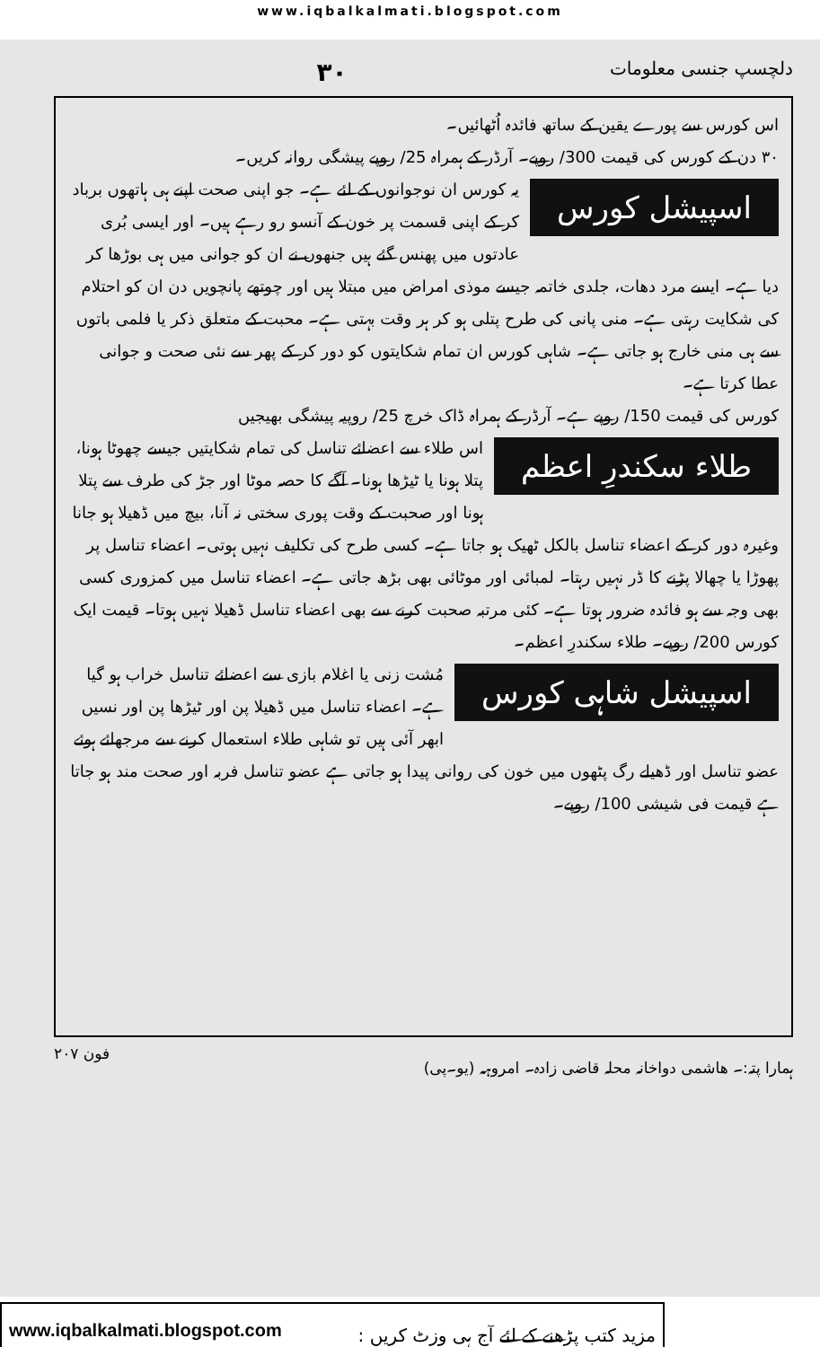www.iqbalkalmati.blogspot.com
دلچسپ جنسی معلومات ۳۰
اس کورس سے پورے یقین کے ساتھ فائدہ اُٹھائیں۔
۳۰ دن کے کورس کی قیمت 300/ روپے۔ آرڈر کے ہمراہ 25/ روپے پیشگی روانہ کریں۔
اسپیشل کورس
یہ کورس ان نوجوانوں کے لئے ہے۔ جو اپنی صحت اپنے ہی ہاتھوں برباد کر کے اپنی قسمت پر خون کے آنسو رو رہے ہیں۔ اور ایسی بُری عادتوں میں پھنس گئے ہیں جنھوں نے ان کو جوانی میں ہی بوڑھا کر دیا ہے۔ ایسے مرد دھات، جلدی خاتمہ جیسے موذی امراض میں مبتلا ہیں اور چوتھے پانچویں دن ان کو احتلام کی شکایت رہتی ہے۔ منی پانی کی طرح پتلی ہو کر ہر وقت بہتی ہے۔ محبت کے متعلق ذکر یا فلمی باتوں سے ہی منی خارج ہو جاتی ہے۔ شاہی کورس ان تمام شکایتوں کو دور کر کے پھر سے نئی صحت و جوانی عطا کرتا ہے۔
کورس کی قیمت 150/ روپے ہے۔ آرڈر کے ہمراہ ڈاک خرچ 25/ روپیہ پیشگی بھیجیں
طلاء سکندرِ اعظم
اس طلاء سے اعضائے تناسل کی تمام شکایتیں جیسے چھوٹا ہونا، پتلا ہونا یا ٹیڑھا ہونا۔ آگے کا حصہ موٹا اور جڑ کی طرف سے پتلا ہونا اور صحبت کے وقت پوری سختی نہ آنا، بیچ میں ڈھیلا ہو جانا وغیرہ دور کر کے اعضاء تناسل بالکل ٹھیک ہو جاتا ہے۔ کسی طرح کی تکلیف نہیں ہوتی۔ اعضاء تناسل پر پھوڑا یا چھالا پڑنے کا ڈر نہیں رہتا۔ لمبائی اور موٹائی بھی بڑھ جاتی ہے۔ اعضاء تناسل میں کمزوری کسی بھی وجہ سے ہو فائدہ ضرور ہوتا ہے۔ کئی مرتبہ صحبت کرنے سے بھی اعضاء تناسل ڈھیلا نہیں ہوتا۔ قیمت ایک کورس 200/ روپے۔ طلاء سکندرِ اعظم۔
اسپیشل شاہی کورس
مُشت زنی یا اغلام بازی سے اعضائے تناسل خراب ہو گیا ہے۔ اعضاء تناسل میں ڈھیلا پن اور ٹیڑھا پن اور نسیں ابھر آئی ہیں تو شاہی طلاء استعمال کرنے سے مرجھائے ہوئے عضو تناسل اور ڈھیلے رگ پٹھوں میں خون کی روانی پیدا ہو جاتی ہے عضو تناسل فربہ اور صحت مند ہو جاتا ہے قیمت فی شیشی 100/ روپے۔
ہمارا پتہ:۔ ھاشمی دواخانہ محلہ قاضی زادہ۔ امروہہ (یو۔پی) فون ۲۰۷
www.iqbalkalmati.blogspot.com: مزید کتب پڑھنے کے لئے آج ہی وزٹ کریں